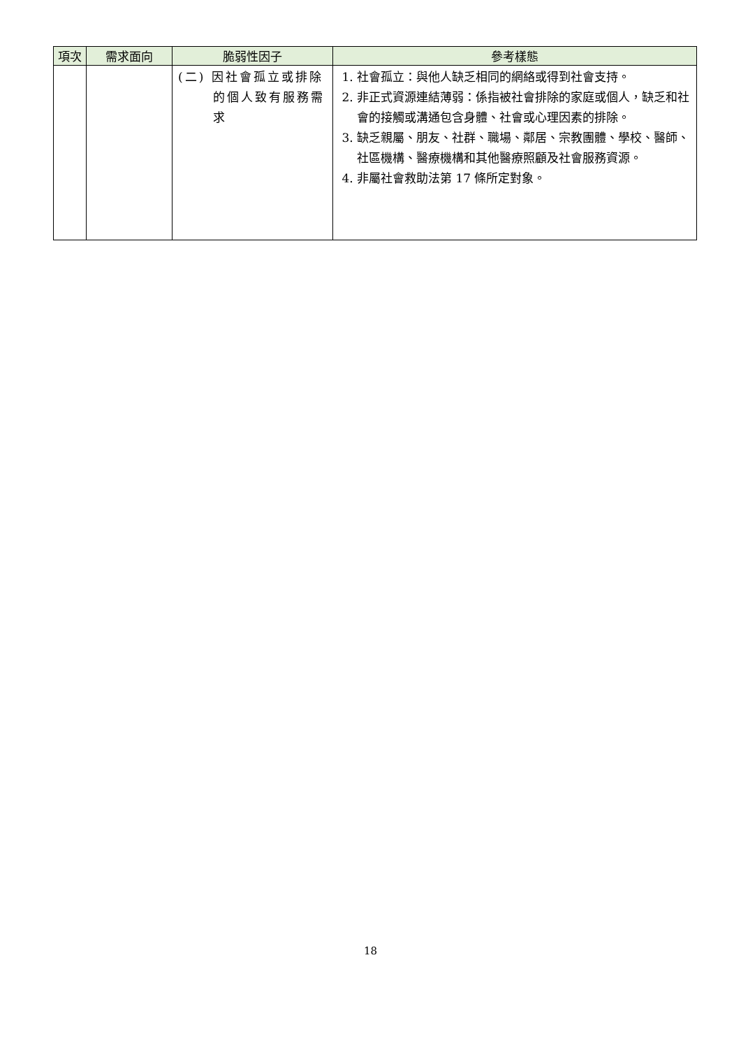| 項次 | 需求面向 | 脆弱性因子 | 參考樣態 |
| --- | --- | --- | --- |
| | | (二) 因社會孤立或排除的個人致有服務需求 | 1. 社會孤立：與他人缺乏相同的網絡或得到社會支持。 2. 非正式資源連結薄弱：係指被社會排除的家庭或個人，缺乏和社會的接觸或溝通包含身體、社會或心理因素的排除。 3. 缺乏親屬、朋友、社群、職場、鄰居、宗教團體、學校、醫師、社區機構、醫療機構和其他醫療照顧及社會服務資源。 4. 非屬社會救助法第 17 條所定對象。 |
18